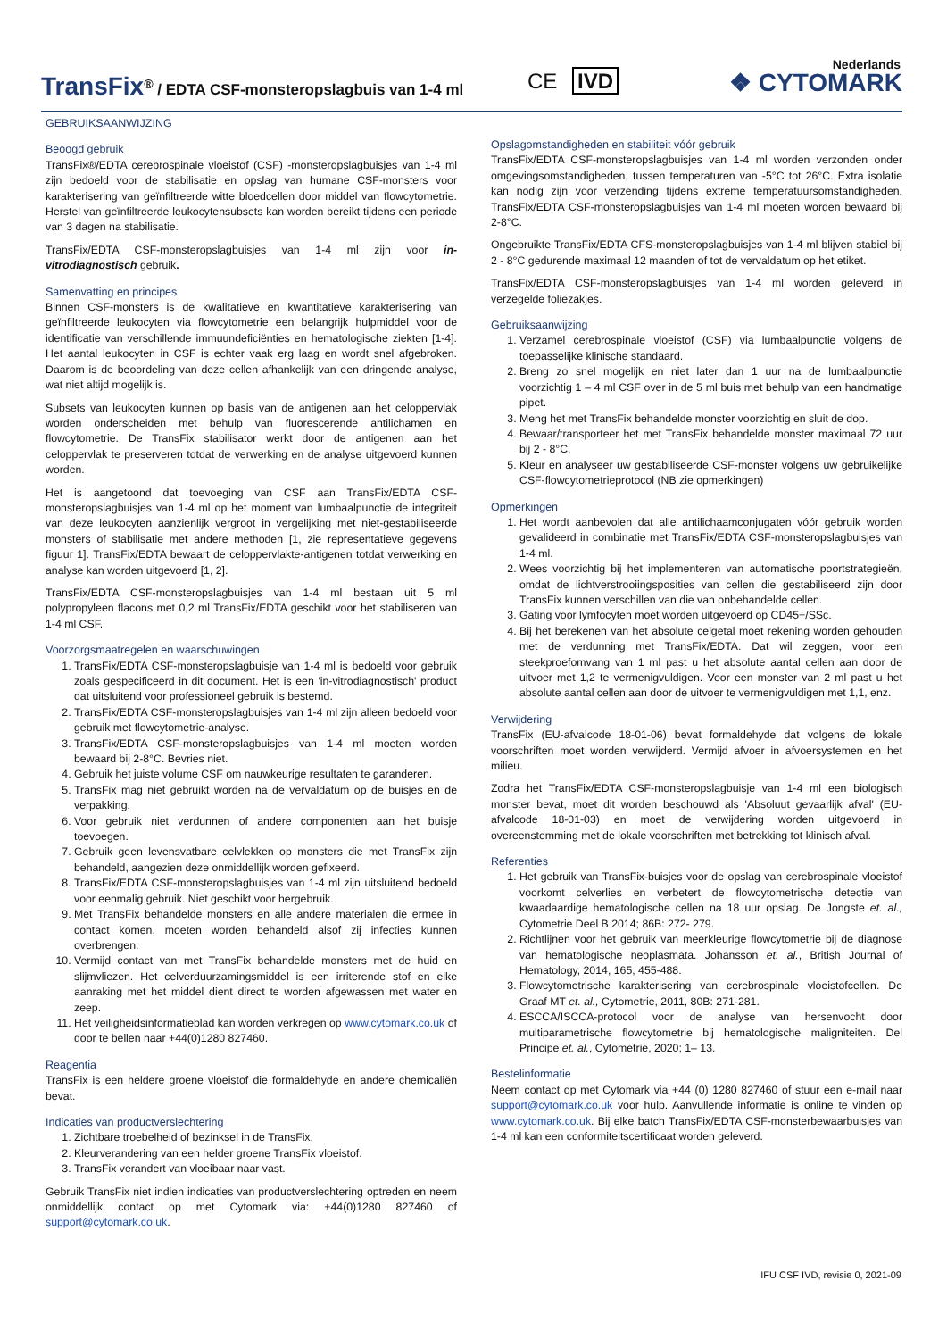TransFix<sup>®</sup> / EDTA CSF-monsteropslagbuis van 1-4 ml
CE IVD
Nederlands
❖ CYTOMARK
GEBRUIKSAANWIJZING
Beoogd gebruik
TransFix®/EDTA cerebrospinale vloeistof (CSF) -monsteropslagbuisjes van 1-4 ml zijn bedoeld voor de stabilisatie en opslag van humane CSF-monsters voor karakterisering van geïnfiltreerde witte bloedcellen door middel van flowcytometrie. Herstel van geïnfiltreerde leukocytensubsets kan worden bereikt tijdens een periode van 3 dagen na stabilisatie.
TransFix/EDTA CSF-monsteropslagbuisjes van 1-4 ml zijn voor in-vitrodiagnostisch gebruik.
Samenvatting en principes
Binnen CSF-monsters is de kwalitatieve en kwantitatieve karakterisering van geïnfiltreerde leukocyten via flowcytometrie een belangrijk hulpmiddel voor de identificatie van verschillende immuundeficiënties en hematologische ziekten [1-4]. Het aantal leukocyten in CSF is echter vaak erg laag en wordt snel afgebroken. Daarom is de beoordeling van deze cellen afhankelijk van een dringende analyse, wat niet altijd mogelijk is.
Subsets van leukocyten kunnen op basis van de antigenen aan het celoppervlak worden onderscheiden met behulp van fluorescerende antilichamen en flowcytometrie. De TransFix stabilisator werkt door de antigenen aan het celoppervlak te preserveren totdat de verwerking en de analyse uitgevoerd kunnen worden.
Het is aangetoond dat toevoeging van CSF aan TransFix/EDTA CSF-monsteropslagbuisjes van 1-4 ml op het moment van lumbaalpunctie de integriteit van deze leukocyten aanzienlijk vergroot in vergelijking met niet-gestabiliseerde monsters of stabilisatie met andere methoden [1, zie representatieve gegevens figuur 1]. TransFix/EDTA bewaart de celoppervlakte-antigenen totdat verwerking en analyse kan worden uitgevoerd [1, 2].
TransFix/EDTA CSF-monsteropslagbuisjes van 1-4 ml bestaan uit 5 ml polypropyleen flacons met 0,2 ml TransFix/EDTA geschikt voor het stabiliseren van 1-4 ml CSF.
Voorzorgsmaatregelen en waarschuwingen
1. TransFix/EDTA CSF-monsteropslagbuisje van 1-4 ml is bedoeld voor gebruik zoals gespecificeerd in dit document. Het is een 'in-vitrodiagnostisch' product dat uitsluitend voor professioneel gebruik is bestemd.
2. TransFix/EDTA CSF-monsteropslagbuisjes van 1-4 ml zijn alleen bedoeld voor gebruik met flowcytometrie-analyse.
3. TransFix/EDTA CSF-monsteropslagbuisjes van 1-4 ml moeten worden bewaard bij 2-8°C. Bevries niet.
4. Gebruik het juiste volume CSF om nauwkeurige resultaten te garanderen.
5. TransFix mag niet gebruikt worden na de vervaldatum op de buisjes en de verpakking.
6. Voor gebruik niet verdunnen of andere componenten aan het buisje toevoegen.
7. Gebruik geen levensvatbare celvlekken op monsters die met TransFix zijn behandeld, aangezien deze onmiddellijk worden gefixeerd.
8. TransFix/EDTA CSF-monsteropslagbuisjes van 1-4 ml zijn uitsluitend bedoeld voor eenmalig gebruik. Niet geschikt voor hergebruik.
9. Met TransFix behandelde monsters en alle andere materialen die ermee in contact komen, moeten worden behandeld alsof zij infecties kunnen overbrengen.
10. Vermijd contact van met TransFix behandelde monsters met de huid en slijmvliezen. Het celverduurzamingsmiddel is een irriterende stof en elke aanraking met het middel dient direct te worden afgewassen met water en zeep.
11. Het veiligheidsinformatieblad kan worden verkregen op www.cytomark.co.uk of door te bellen naar +44(0)1280 827460.
Reagentia
TransFix is een heldere groene vloeistof die formaldehyde en andere chemicaliën bevat.
Indicaties van productverslechtering
1. Zichtbare troebelheid of bezinksel in de TransFix.
2. Kleurverandering van een helder groene TransFix vloeistof.
3. TransFix verandert van vloeibaar naar vast.
Gebruik TransFix niet indien indicaties van productverslechtering optreden en neem onmiddellijk contact op met Cytomark via: +44(0)1280 827460 of support@cytomark.co.uk.
Opslagomstandigheden en stabiliteit vóór gebruik
TransFix/EDTA CSF-monsteropslagbuisjes van 1-4 ml worden verzonden onder omgevingsomstandigheden, tussen temperaturen van -5°C tot 26°C. Extra isolatie kan nodig zijn voor verzending tijdens extreme temperatuursomstandigheden. TransFix/EDTA CSF-monsteropslagbuisjes van 1-4 ml moeten worden bewaard bij 2-8°C.
Ongebruikte TransFix/EDTA CFS-monsteropslagbuisjes van 1-4 ml blijven stabiel bij 2 - 8°C gedurende maximaal 12 maanden of tot de vervaldatum op het etiket.
TransFix/EDTA CSF-monsteropslagbuisjes van 1-4 ml worden geleverd in verzegelde foliezakjes.
Gebruiksaanwijzing
1. Verzamel cerebrospinale vloeistof (CSF) via lumbaalpunctie volgens de toepasselijke klinische standaard.
2. Breng zo snel mogelijk en niet later dan 1 uur na de lumbaalpunctie voorzichtig 1 – 4 ml CSF over in de 5 ml buis met behulp van een handmatige pipet.
3. Meng het met TransFix behandelde monster voorzichtig en sluit de dop.
4. Bewaar/transporteer het met TransFix behandelde monster maximaal 72 uur bij 2 - 8°C.
5. Kleur en analyseer uw gestabiliseerde CSF-monster volgens uw gebruikelijke CSF-flowcytometrieprotocol (NB zie opmerkingen)
Opmerkingen
1. Het wordt aanbevolen dat alle antilichaamconjugaten vóór gebruik worden gevalideerd in combinatie met TransFix/EDTA CSF-monsteropslagbuisjes van 1-4 ml.
2. Wees voorzichtig bij het implementeren van automatische poortstrategieën, omdat de lichtverstrooiingsposities van cellen die gestabiliseerd zijn door TransFix kunnen verschillen van die van onbehandelde cellen.
3. Gating voor lymfocyten moet worden uitgevoerd op CD45+/SSc.
4. Bij het berekenen van het absolute celgetal moet rekening worden gehouden met de verdunning met TransFix/EDTA. Dat wil zeggen, voor een steekproefomvang van 1 ml past u het absolute aantal cellen aan door de uitvoer met 1,2 te vermenigvuldigen. Voor een monster van 2 ml past u het absolute aantal cellen aan door de uitvoer te vermenigvuldigen met 1,1, enz.
Verwijdering
TransFix (EU-afvalcode 18-01-06) bevat formaldehyde dat volgens de lokale voorschriften moet worden verwijderd. Vermijd afvoer in afvoersystemen en het milieu.
Zodra het TransFix/EDTA CSF-monsteropslagbuisje van 1-4 ml een biologisch monster bevat, moet dit worden beschouwd als 'Absoluut gevaarlijk afval' (EU-afvalcode 18-01-03) en moet de verwijdering worden uitgevoerd in overeenstemming met de lokale voorschriften met betrekking tot klinisch afval.
Referenties
1. Het gebruik van TransFix-buisjes voor de opslag van cerebrospinale vloeistof voorkomt celverlies en verbetert de flowcytometrische detectie van kwaadaardige hematologische cellen na 18 uur opslag. De Jongste et. al., Cytometrie Deel B 2014; 86B: 272- 279.
2. Richtlijnen voor het gebruik van meerkleurige flowcytometrie bij de diagnose van hematologische neoplasmata. Johansson et. al., British Journal of Hematology, 2014, 165, 455-488.
3. Flowcytometrische karakterisering van cerebrospinale vloeistofcellen. De Graaf MT et. al., Cytometrie, 2011, 80B: 271-281.
4. ESCCA/ISCCA-protocol voor de analyse van hersenvocht door multiparametrische flowcytometrie bij hematologische maligniteiten. Del Principe et. al., Cytometrie, 2020; 1– 13.
Bestelinformatie
Neem contact op met Cytomark via +44 (0) 1280 827460 of stuur een e-mail naar support@cytomark.co.uk voor hulp. Aanvullende informatie is online te vinden op www.cytomark.co.uk. Bij elke batch TransFix/EDTA CSF-monsterbewaarbuisjes van 1-4 ml kan een conformiteitscertificaat worden geleverd.
IFU CSF IVD, revisie 0, 2021-09